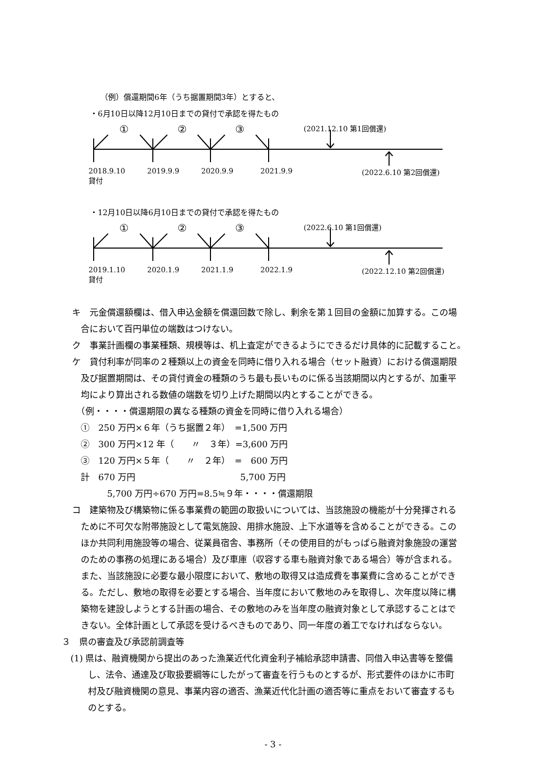（例）償還期間6年（うち据置期間3年）とすると、
・6月10日以降12月10日までの貸付で承認を得たもの
① ② ③ (2021.12.10 第1回償還)
2018.9.10
貸付
2019.9.9 2020.9.9 2021.9.9 (2022.6.10 第2回償還)
・12月10日以降6月10日までの貸付で承認を得たもの
① ② ③ (2022.6.10 第1回償還)
2019.1.10
貸付
2020.1.9 2021.1.9 2022.1.9 (2022.12.10 第2回償還)
キ　元金償還額欄は、借入申込金額を償還回数で除し、剰余を第１回目の金額に加算する。この場
　合において百円単位の端数はつけない。
ク　事業計画欄の事業種類、規模等は、机上査定ができるようにできるだけ具体的に記載すること。
ケ　貸付利率が同率の２種類以上の資金を同時に借り入れる場合（セット融資）における償還期限
　及び据置期間は、その貸付資金の種類のうち最も長いものに係る当該期間以内とするが、加重平
　均により算出される数値の端数を切り上げた期間以内とすることができる。
　（例・・・・償還期限の異なる種類の資金を同時に借り入れる場合）
　①　250 万円×６年（うち据置２年）　=1,500 万円
　②　300 万円×12 年（　　〃　３年）=3,600 万円
　③　120 万円×５年（　　〃　２年）　=　600 万円
　計　670 万円　　　　　　　　　　　　5,700 万円
　　　　5,700 万円÷670 万円=8.5≒９年・・・・償還期限
コ　建築物及び構築物に係る事業費の範囲の取扱いについては、当該施設の機能が十分発揮される
　ために不可欠な附帯施設として電気施設、用排水施設、上下水道等を含めることができる。この
　ほか共同利用施設等の場合、従業員宿舎、事務所（その使用目的がもっぱら融資対象施設の運営
　のための事務の処理にある場合）及び車庫（収容する車も融資対象である場合）等が含まれる。
　また、当該施設に必要な最小限度において、敷地の取得又は造成費を事業費に含めることができ
　る。ただし、敷地の取得を必要とする場合、当年度において敷地のみを取得し、次年度以降に構
　築物を建設しようとする計画の場合、その敷地のみを当年度の融資対象として承認することはで
　きない。全体計画として承認を受けるべきものであり、同一年度の着工でなければならない。
３　県の審査及び承認前調査等
　(1) 県は、融資機関から提出のあった漁業近代化資金利子補給承認申請書、同借入申込書等を整備
　　　し、法令、通達及び取扱要綱等にしたがって審査を行うものとするが、形式要件のほかに市町
　　　村及び融資機関の意見、事業内容の適否、漁業近代化計画の適否等に重点をおいて審査するも
　　　のとする。
- 3 -